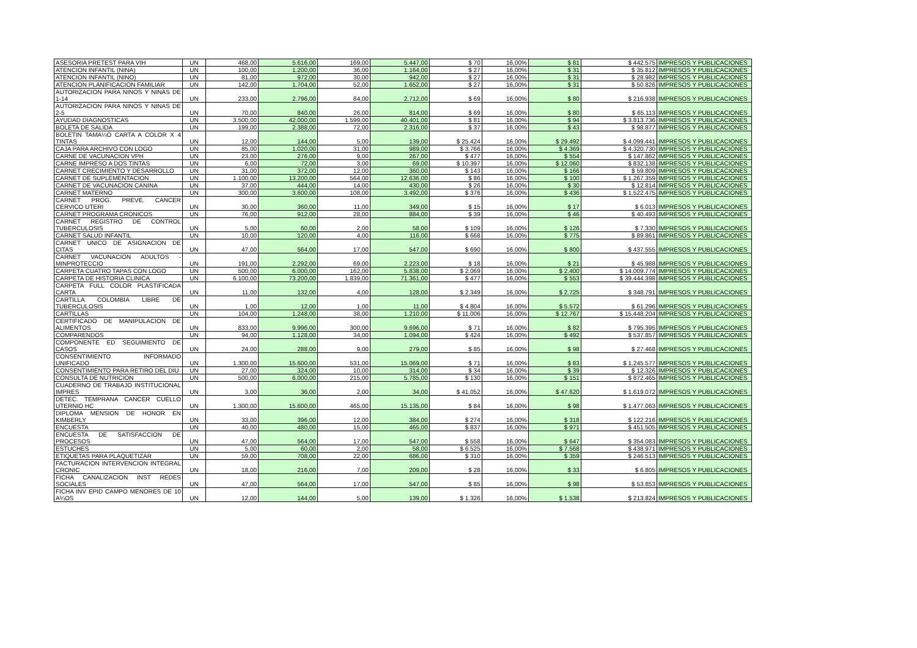| ASESORIA PRETEST PARA VIH | UN | 468,00 | 5.616,00 | 169,00 | 5.447,00 | $ 70 | 16,00% | $ 81 | $ 442.575 | IMPRESOS Y PUBLICACIONES |
| ATENCION INFANTIL (NINA) | UN | 100,00 | 1.200,00 | 36,00 | 1.164,00 | $ 27 | 16,00% | $ 31 | $ 35.812 | IMPRESOS Y PUBLICACIONES |
| ATENCION INFANTIL (NINO) | UN | 81,00 | 972,00 | 30,00 | 942,00 | $ 27 | 16,00% | $ 31 | $ 28.982 | IMPRESOS Y PUBLICACIONES |
| ATENCION PLANIFICACION FAMILIAR | UN | 142,00 | 1.704,00 | 52,00 | 1.652,00 | $ 27 | 16,00% | $ 31 | $ 50.826 | IMPRESOS Y PUBLICACIONES |
| AUTORIZACION PARA NINOS Y NINAS DE 1-14 | UN | 233,00 | 2.796,00 | 84,00 | 2.712,00 | $ 69 | 16,00% | $ 80 | $ 216.938 | IMPRESOS Y PUBLICACIONES |
| AUTORIZACION PARA NINOS Y NINAS DE 2-5 | UN | 70,00 | 840,00 | 26,00 | 814,00 | $ 69 | 16,00% | $ 80 | $ 65.113 | IMPRESOS Y PUBLICACIONES |
| AYUDAD DIAGNOSTICAS | UN | 3.500,00 | 42.000,00 | 1.599,00 | 40.401,00 | $ 81 | 16,00% | $ 94 | $ 3.813.736 | IMPRESOS Y PUBLICACIONES |
| BOLETA DE SALIDA | UN | 199,00 | 2.388,00 | 72,00 | 2.316,00 | $ 37 | 16,00% | $ 43 | $ 98.877 | IMPRESOS Y PUBLICACIONES |
| BOLETIN TAMA¼O CARTA A COLOR X 4 TINTAS | UN | 12,00 | 144,00 | 5,00 | 139,00 | $ 25.424 | 16,00% | $ 29.492 | $ 4.099.441 | IMPRESOS Y PUBLICACIONES |
| CAJA PARA ARCHIVO CON LOGO | UN | 85,00 | 1.020,00 | 31,00 | 989,00 | $ 3.766 | 16,00% | $ 4.369 | $ 4.320.730 | IMPRESOS Y PUBLICACIONES |
| CARNE DE VACUNACION VPH | UN | 23,00 | 276,00 | 9,00 | 267,00 | $ 477 | 16,00% | $ 554 | $ 147.862 | IMPRESOS Y PUBLICACIONES |
| CARNE IMPRESO A DOS TINTAS | UN | 6,00 | 72,00 | 3,00 | 69,00 | $ 10.397 | 16,00% | $ 12.060 | $ 832.138 | IMPRESOS Y PUBLICACIONES |
| CARNET CRECIMIENTO Y DESARROLLO | UN | 31,00 | 372,00 | 12,00 | 360,00 | $ 143 | 16,00% | $ 166 | $ 59.809 | IMPRESOS Y PUBLICACIONES |
| CARNET DE SUPLEMENTACION | UN | 1.100,00 | 13.200,00 | 564,00 | 12.636,00 | $ 86 | 16,00% | $ 100 | $ 1.267.359 | IMPRESOS Y PUBLICACIONES |
| CARNET DE VACUNACION CANINA | UN | 37,00 | 444,00 | 14,00 | 430,00 | $ 26 | 16,00% | $ 30 | $ 12.814 | IMPRESOS Y PUBLICACIONES |
| CARNET MATERNO | UN | 300,00 | 3.600,00 | 108,00 | 3.492,00 | $ 376 | 16,00% | $ 436 | $ 1.522.475 | IMPRESOS Y PUBLICACIONES |
| CARNET PROG. PREVE. CANCER CERVICO UTERI | UN | 30,00 | 360,00 | 11,00 | 349,00 | $ 15 | 16,00% | $ 17 | $ 6.013 | IMPRESOS Y PUBLICACIONES |
| CARNET PROGRAMA CRONICOS | UN | 76,00 | 912,00 | 28,00 | 884,00 | $ 39 | 16,00% | $ 46 | $ 40.493 | IMPRESOS Y PUBLICACIONES |
| CARNET REGISTRO DE CONTROL TUBERCULOSIS | UN | 5,00 | 60,00 | 2,00 | 58,00 | $ 109 | 16,00% | $ 126 | $ 7.330 | IMPRESOS Y PUBLICACIONES |
| CARNET SALUD INFANTIL | UN | 10,00 | 120,00 | 4,00 | 116,00 | $ 668 | 16,00% | $ 775 | $ 89.861 | IMPRESOS Y PUBLICACIONES |
| CARNET UNICO DE ASIGNACION DE CITAS | UN | 47,00 | 564,00 | 17,00 | 547,00 | $ 690 | 16,00% | $ 800 | $ 437.555 | IMPRESOS Y PUBLICACIONES |
| CARNET VACUNACION ADULTOS - MINPROTECCIO | UN | 191,00 | 2.292,00 | 69,00 | 2.223,00 | $ 18 | 16,00% | $ 21 | $ 45.988 | IMPRESOS Y PUBLICACIONES |
| CARPETA CUATRO TAPAS CON LOGO | UN | 500,00 | 6.000,00 | 162,00 | 5.838,00 | $ 2.069 | 16,00% | $ 2.400 | $ 14.009.774 | IMPRESOS Y PUBLICACIONES |
| CARPETA DE HISTORIA CLINICA | UN | 6.100,00 | 73.200,00 | 1.839,00 | 71.361,00 | $ 477 | 16,00% | $ 553 | $ 39.444.398 | IMPRESOS Y PUBLICACIONES |
| CARPETA FULL COLOR PLASTIFICADA CARTA | UN | 11,00 | 132,00 | 4,00 | 128,00 | $ 2.349 | 16,00% | $ 2.725 | $ 348.791 | IMPRESOS Y PUBLICACIONES |
| CARTILLA COLOMBIA LIBRE DE TUBERCULOSIS | UN | 1,00 | 12,00 | 1,00 | 11,00 | $ 4.804 | 16,00% | $ 5.572 | $ 61.296 | IMPRESOS Y PUBLICACIONES |
| CARTILLAS | UN | 104,00 | 1.248,00 | 38,00 | 1.210,00 | $ 11.006 | 16,00% | $ 12.767 | $ 15.448.204 | IMPRESOS Y PUBLICACIONES |
| CERTIFICADO DE MANIPULACION DE ALIMENTOS | UN | 833,00 | 9.996,00 | 300,00 | 9.696,00 | $ 71 | 16,00% | $ 82 | $ 795.395 | IMPRESOS Y PUBLICACIONES |
| COMPARENDOS | UN | 94,00 | 1.128,00 | 34,00 | 1.094,00 | $ 424 | 16,00% | $ 492 | $ 537.857 | IMPRESOS Y PUBLICACIONES |
| COMPONENTE ED SEGUIMIENTO DE CASOS | UN | 24,00 | 288,00 | 9,00 | 279,00 | $ 85 | 16,00% | $ 98 | $ 27.468 | IMPRESOS Y PUBLICACIONES |
| CONSENTIMIENTO INFORMADO UNIFICADO | UN | 1.300,00 | 15.600,00 | 531,00 | 15.069,00 | $ 71 | 16,00% | $ 83 | $ 1.245.577 | IMPRESOS Y PUBLICACIONES |
| CONSENTIMIENTO PARA RETIRO DEL DIU | UN | 27,00 | 324,00 | 10,00 | 314,00 | $ 34 | 16,00% | $ 39 | $ 12.326 | IMPRESOS Y PUBLICACIONES |
| CONSULTA DE NUTRICION | UN | 500,00 | 6.000,00 | 215,00 | 5.785,00 | $ 130 | 16,00% | $ 151 | $ 872.465 | IMPRESOS Y PUBLICACIONES |
| CUADERNO DE TRABAJO INSTITUCIONAL IMPRES | UN | 3,00 | 36,00 | 2,00 | 34,00 | $ 41.052 | 16,00% | $ 47.620 | $ 1.619.072 | IMPRESOS Y PUBLICACIONES |
| DETEC. TEMPRANA CANCER CUELLO UTERNIO HC | UN | 1.300,00 | 15.600,00 | 465,00 | 15.135,00 | $ 84 | 16,00% | $ 98 | $ 1.477.063 | IMPRESOS Y PUBLICACIONES |
| DIPLOMA MENSION DE HONOR EN KIMBERLY | UN | 33,00 | 396,00 | 12,00 | 384,00 | $ 274 | 16,00% | $ 318 | $ 122.216 | IMPRESOS Y PUBLICACIONES |
| ENCUESTA | UN | 40,00 | 480,00 | 15,00 | 465,00 | $ 837 | 16,00% | $ 971 | $ 451.505 | IMPRESOS Y PUBLICACIONES |
| ENCUESTA DE SATISFACCION DE PROCESOS | UN | 47,00 | 564,00 | 17,00 | 547,00 | $ 558 | 16,00% | $ 647 | $ 354.083 | IMPRESOS Y PUBLICACIONES |
| ESTUCHES | UN | 5,00 | 60,00 | 2,00 | 58,00 | $ 6.525 | 16,00% | $ 7.568 | $ 438.971 | IMPRESOS Y PUBLICACIONES |
| ETIQUETAS PARA PLAQUETIZAR | UN | 59,00 | 708,00 | 22,00 | 686,00 | $ 310 | 16,00% | $ 359 | $ 246.513 | IMPRESOS Y PUBLICACIONES |
| FACTURACION INTERVENCION INTEGRAL CRONIC | UN | 18,00 | 216,00 | 7,00 | 209,00 | $ 28 | 16,00% | $ 33 | $ 6.805 | IMPRESOS Y PUBLICACIONES |
| FICHA CANALIZACION INST REDES SOCIALES | UN | 47,00 | 564,00 | 17,00 | 547,00 | $ 85 | 16,00% | $ 98 | $ 53.853 | IMPRESOS Y PUBLICACIONES |
| FICHA INV EPID CAMPO MENORES DE 10 A¼OS | UN | 12,00 | 144,00 | 5,00 | 139,00 | $ 1.326 | 16,00% | $ 1.538 | $ 213.824 | IMPRESOS Y PUBLICACIONES |